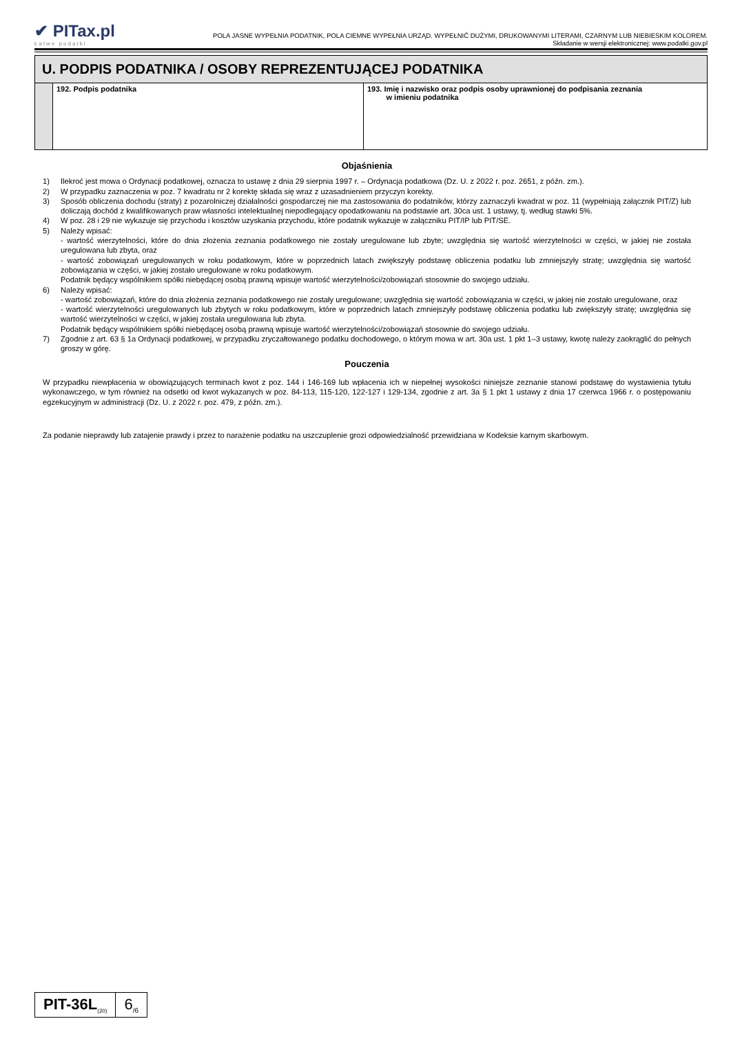✔ PITax.pl
Łatwe podatki
POLA JASNE WYPEŁNIA PODATNIK, POLA CIEMNE WYPEŁNIA URZĄD. WYPEŁNIĆ DUŻYMI, DRUKOWANYMI LITERAMI, CZARNYM LUB NIEBIESKIM KOLOREM.
Składanie w wersji elektronicznej: www.podatki.gov.pl
U. PODPIS PODATNIKA / OSOBY REPREZENTUJĄCEJ PODATNIKA
| | 192. Podpis podatnika | 193. Imię i nazwisko oraz podpis osoby uprawnionej do podpisania zeznania w imieniu podatnika |
Objaśnienia
1) Ilekroć jest mowa o Ordynacji podatkowej, oznacza to ustawę z dnia 29 sierpnia 1997 r. – Ordynacja podatkowa (Dz. U. z 2022 r. poz. 2651, z późn. zm.).
2) W przypadku zaznaczenia w poz. 7 kwadratu nr 2 korektę składa się wraz z uzasadnieniem przyczyn korekty.
3) Sposób obliczenia dochodu (straty) z pozarolniczej działalności gospodarczej nie ma zastosowania do podatników, którzy zaznaczyli kwadrat w poz. 11 (wypełniają załącznik PIT/Z) lub doliczają dochód z kwalifikowanych praw własności intelektualnej niepodlegający opodatkowaniu na podstawie art. 30ca ust. 1 ustawy, tj. według stawki 5%.
4) W poz. 28 i 29 nie wykazuje się przychodu i kosztów uzyskania przychodu, które podatnik wykazuje w załączniku PIT/IP lub PIT/SE.
5) Należy wpisać:
- wartość wierzytelności, które do dnia złożenia zeznania podatkowego nie zostały uregulowane lub zbyte; uwzględnia się wartość wierzytelności w części, w jakiej nie została uregulowana lub zbyta, oraz
- wartość zobowiązań uregulowanych w roku podatkowym, które w poprzednich latach zwiększyły podstawę obliczenia podatku lub zmniejszyły stratę; uwzględnia się wartość zobowiązania w części, w jakiej zostało uregulowane w roku podatkowym.
Podatnik będący wspólnikiem spółki niebędącej osobą prawną wpisuje wartość wierzytelności/zobowiązań stosownie do swojego udziału.
6) Należy wpisać:
- wartość zobowiązań, które do dnia złożenia zeznania podatkowego nie zostały uregulowane; uwzględnia się wartość zobowiązania w części, w jakiej nie zostało uregulowane, oraz
- wartość wierzytelności uregulowanych lub zbytych w roku podatkowym, które w poprzednich latach zmniejszyły podstawę obliczenia podatku lub zwiększyły stratę; uwzględnia się wartość wierzytelności w części, w jakiej została uregulowana lub zbyta.
Podatnik będący wspólnikiem spółki niebędącej osobą prawną wpisuje wartość wierzytelności/zobowiązań stosownie do swojego udziału.
7) Zgodnie z art. 63 § 1a Ordynacji podatkowej, w przypadku zryczałtowanego podatku dochodowego, o którym mowa w art. 30a ust. 1 pkt 1–3 ustawy, kwotę należy zaokrąglić do pełnych groszy w górę.
Pouczenia
W przypadku niewpłacenia w obowiązujących terminach kwot z poz. 144 i 146-169 lub wpłacenia ich w niepełnej wysokości niniejsze zeznanie stanowi podstawę do wystawienia tytułu wykonawczego, w tym również na odsetki od kwot wykazanych w poz. 84-113, 115-120, 122-127 i 129-134, zgodnie z art. 3a § 1 pkt 1 ustawy z dnia 17 czerwca 1966 r. o postępowaniu egzekucyjnym w administracji (Dz. U. z 2022 r. poz. 479, z późn. zm.).
Za podanie nieprawdy lub zatajenie prawdy i przez to narażenie podatku na uszczuplenie grozi odpowiedzialność przewidziana w Kodeksie karnym skarbowym.
PIT-36L<sub>(20)</sub>
6<sub>/6</sub>